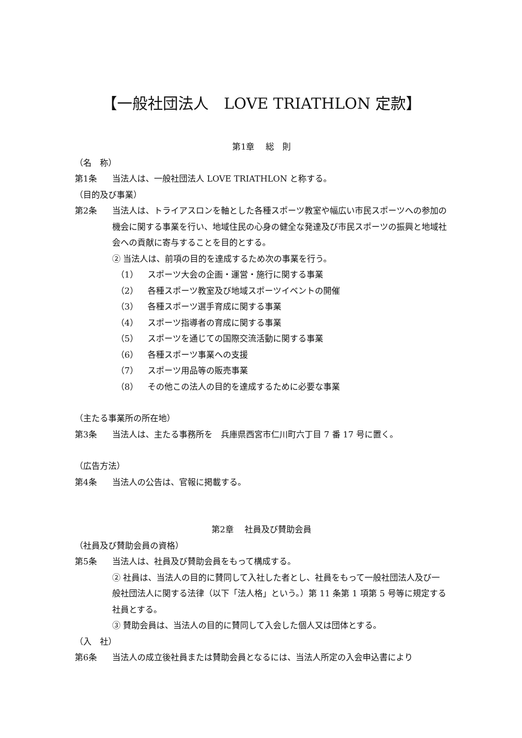【一般社団法人　LOVE TRIATHLON 定款】
第1章　 総　則
（名　称）
第1条 当法人は、一般社団法人 LOVE TRIATHLON と称する。
（目的及び事業）
第2条 当法人は、トライアスロンを軸とした各種スポーツ教室や幅広い市民スポーツへの参加の機会に関する事業を行い、地域住民の心身の健全な発達及び市民スポーツの振興と地域社会への貢献に寄与することを目的とする。
② 当法人は、前項の目的を達成するため次の事業を行う。
（1） スポーツ大会の企画・運営・施行に関する事業
（2） 各種スポーツ教室及び地域スポーツイベントの開催
（3） 各種スポーツ選手育成に関する事業
（4） スポーツ指導者の育成に関する事業
（5） スポーツを通じての国際交流活動に関する事業
（6） 各種スポーツ事業への支援
（7） スポーツ用品等の販売事業
（8） その他この法人の目的を達成するために必要な事業
（主たる事業所の所在地）
第3条 当法人は、主たる事務所を　兵庫県西宮市仁川町六丁目 7 番 17 号に置く。
（広告方法）
第4条 当法人の公告は、官報に掲載する。
第2章　 社員及び賛助会員
（社員及び賛助会員の資格）
第5条 当法人は、社員及び賛助会員をもって構成する。
② 社員は、当法人の目的に賛同して入社した者とし、社員をもって一般社団法人及び一般社団法人に関する法律（以下「法人格」という。）第 11 条第 1 項第 5 号等に規定する社員とする。
③ 賛助会員は、当法人の目的に賛同して入会した個人又は団体とする。
（入　社）
第6条 当法人の成立後社員または賛助会員となるには、当法人所定の入会申込書により